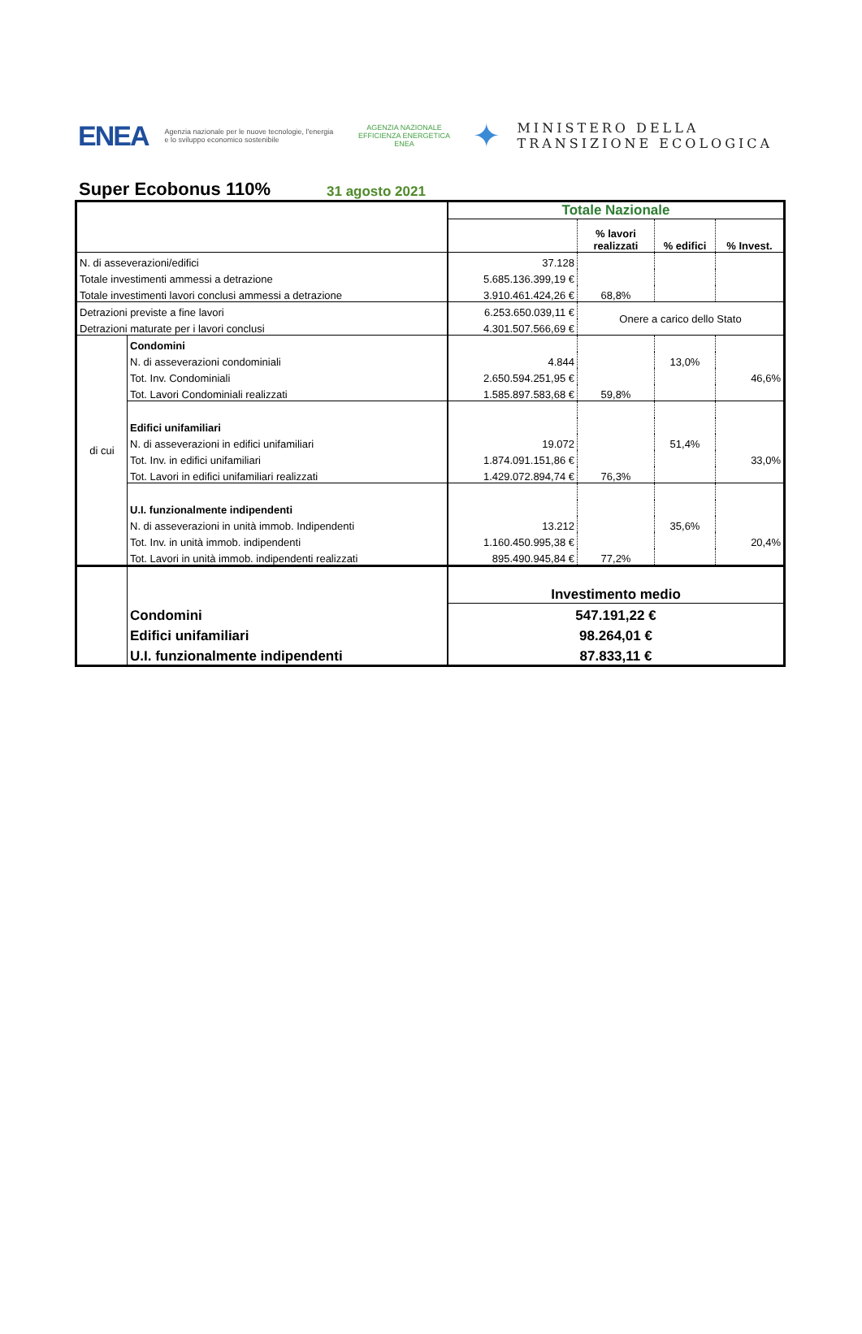ENEA
Agenzia nazionale per le nuove tecnologie, l'energia e lo sviluppo economico sostenibile
AGENZIA NAZIONALE
EFFICIENZA ENERGETICA
ENEA
✦
MINISTERO DELLA
TRANSIZIONE ECOLOGICA
Super Ecobonus 110%
31 agosto 2021
| | | Totale Nazionale | | | |
| | | | % lavori realizzati | % edifici | % Invest. |
| N. di asseverazioni/edifici | | 37.128 | | | |
| Totale investimenti ammessi a detrazione | | 5.685.136.399,19 € | | | |
| Totale investimenti lavori conclusi ammessi a detrazione | | 3.910.461.424,26 € | 68,8% | | |
| Detrazioni previste a fine lavori | | 6.253.650.039,11 € | Onere a carico dello Stato | | |
| Detrazioni maturate per i lavori conclusi | | 4.301.507.566,69 € | | | |
| di cui | Condomini | | | | |
| | N. di asseverazioni condominiali | 4.844 | | 13,0% | |
| | Tot. Inv. Condominiali | 2.650.594.251,95 € | | | 46,6% |
| | Tot. Lavori Condominiali realizzati | 1.585.897.583,68 € | 59,8% | | |
| | Edifici unifamiliari | | | | |
| | N. di asseverazioni in edifici unifamiliari | 19.072 | | 51,4% | |
| | Tot. Inv. in edifici unifamiliari | 1.874.091.151,86 € | | | 33,0% |
| | Tot. Lavori in edifici unifamiliari realizzati | 1.429.072.894,74 € | 76,3% | | |
| | U.I. funzionalmente indipendenti | | | | |
| | N. di asseverazioni in unità immob. Indipendenti | 13.212 | | 35,6% | |
| | Tot. Inv. in unità immob. indipendenti | 1.160.450.995,38 € | | | 20,4% |
| | Tot. Lavori in unità immob. indipendenti realizzati | 895.490.945,84 € | 77,2% | | |
| | | Investimento medio | | | |
| | Condomini | 547.191,22 € | | | |
| | Edifici unifamiliari | 98.264,01 € | | | |
| | U.I. funzionalmente indipendenti | 87.833,11 € | | | |